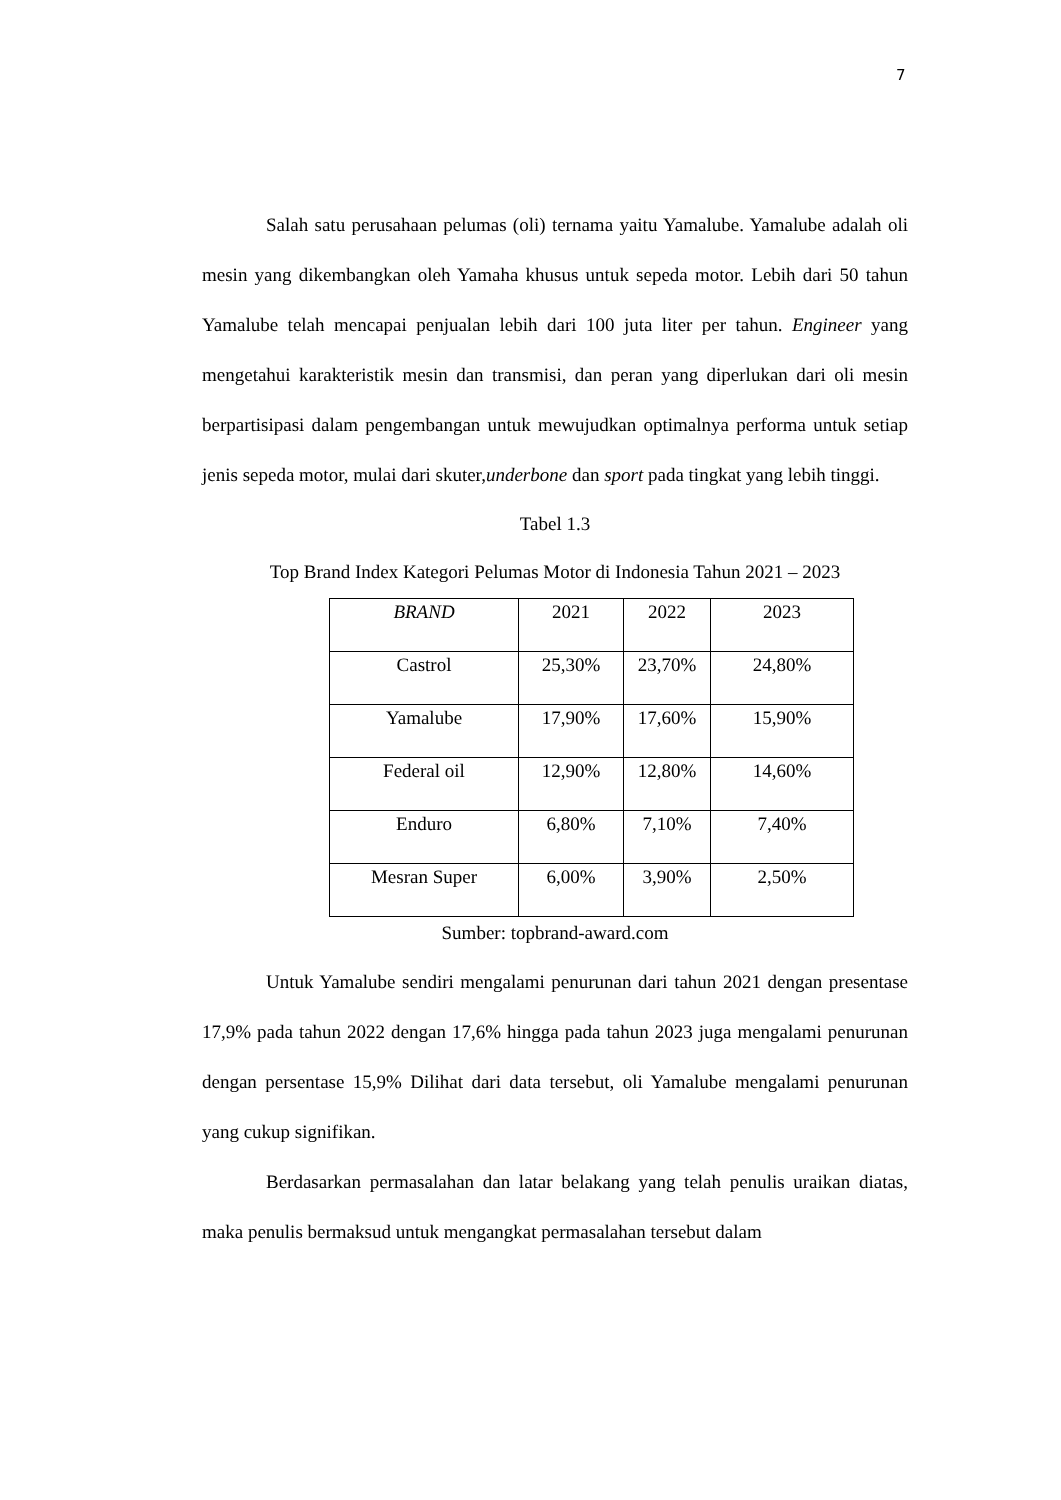7
Salah satu perusahaan pelumas (oli) ternama yaitu Yamalube. Yamalube adalah oli mesin yang dikembangkan oleh Yamaha khusus untuk sepeda motor. Lebih dari 50 tahun Yamalube telah mencapai penjualan lebih dari 100 juta liter per tahun. Engineer yang mengetahui karakteristik mesin dan transmisi, dan peran yang diperlukan dari oli mesin berpartisipasi dalam pengembangan untuk mewujudkan optimalnya performa untuk setiap jenis sepeda motor, mulai dari skuter,underbone dan sport pada tingkat yang lebih tinggi.
Tabel 1.3
Top Brand Index Kategori Pelumas Motor di Indonesia Tahun 2021 – 2023
| BRAND | 2021 | 2022 | 2023 |
| Castrol | 25,30% | 23,70% | 24,80% |
| Yamalube | 17,90% | 17,60% | 15,90% |
| Federal oil | 12,90% | 12,80% | 14,60% |
| Enduro | 6,80% | 7,10% | 7,40% |
| Mesran Super | 6,00% | 3,90% | 2,50% |
Sumber: topbrand-award.com
Untuk Yamalube sendiri mengalami penurunan dari tahun 2021 dengan presentase 17,9% pada tahun 2022 dengan 17,6% hingga pada tahun 2023 juga mengalami penurunan dengan persentase 15,9% Dilihat dari data tersebut, oli Yamalube mengalami penurunan yang cukup signifikan.
Berdasarkan permasalahan dan latar belakang yang telah penulis uraikan diatas, maka penulis bermaksud untuk mengangkat permasalahan tersebut dalam